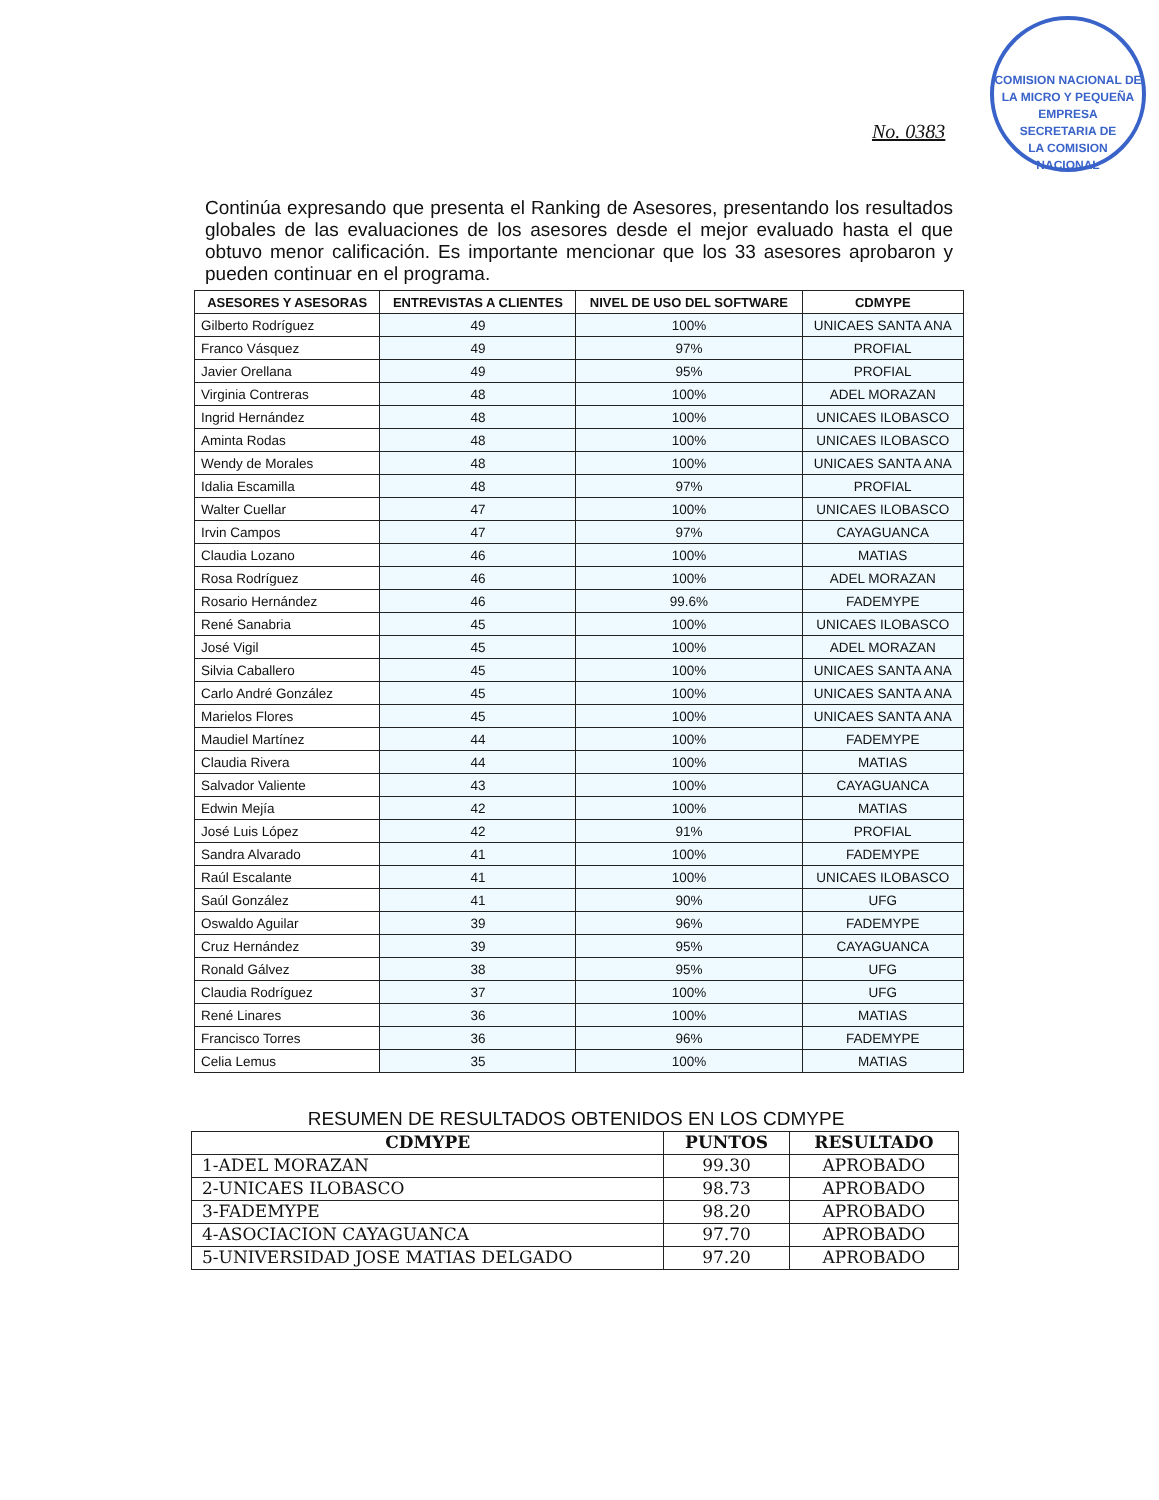COMISION NACIONAL DE LA MICRO Y PEQUEÑA EMPRESA
SECRETARIA DE
LA COMISION
NACIONAL
No. 0383
Continúa expresando que presenta el Ranking de Asesores, presentando los resultados globales de las evaluaciones de los asesores desde el mejor evaluado hasta el que obtuvo menor calificación. Es importante mencionar que los 33 asesores aprobaron y pueden continuar en el programa.
| ASESORES Y ASESORAS | ENTREVISTAS A CLIENTES | NIVEL DE USO DEL SOFTWARE | CDMYPE |
| --- | --- | --- | --- |
| Gilberto Rodríguez | 49 | 100% | UNICAES SANTA ANA |
| Franco Vásquez | 49 | 97% | PROFIAL |
| Javier Orellana | 49 | 95% | PROFIAL |
| Virginia Contreras | 48 | 100% | ADEL MORAZAN |
| Ingrid Hernández | 48 | 100% | UNICAES ILOBASCO |
| Aminta Rodas | 48 | 100% | UNICAES ILOBASCO |
| Wendy de Morales | 48 | 100% | UNICAES SANTA ANA |
| Idalia Escamilla | 48 | 97% | PROFIAL |
| Walter Cuellar | 47 | 100% | UNICAES ILOBASCO |
| Irvin Campos | 47 | 97% | CAYAGUANCA |
| Claudia Lozano | 46 | 100% | MATIAS |
| Rosa Rodríguez | 46 | 100% | ADEL MORAZAN |
| Rosario Hernández | 46 | 99.6% | FADEMYPE |
| René Sanabria | 45 | 100% | UNICAES ILOBASCO |
| José Vigil | 45 | 100% | ADEL MORAZAN |
| Silvia Caballero | 45 | 100% | UNICAES SANTA ANA |
| Carlo André González | 45 | 100% | UNICAES SANTA ANA |
| Marielos Flores | 45 | 100% | UNICAES SANTA ANA |
| Maudiel Martínez | 44 | 100% | FADEMYPE |
| Claudia Rivera | 44 | 100% | MATIAS |
| Salvador Valiente | 43 | 100% | CAYAGUANCA |
| Edwin Mejía | 42 | 100% | MATIAS |
| José Luis López | 42 | 91% | PROFIAL |
| Sandra Alvarado | 41 | 100% | FADEMYPE |
| Raúl Escalante | 41 | 100% | UNICAES ILOBASCO |
| Saúl González | 41 | 90% | UFG |
| Oswaldo Aguilar | 39 | 96% | FADEMYPE |
| Cruz Hernández | 39 | 95% | CAYAGUANCA |
| Ronald Gálvez | 38 | 95% | UFG |
| Claudia Rodríguez | 37 | 100% | UFG |
| René Linares | 36 | 100% | MATIAS |
| Francisco Torres | 36 | 96% | FADEMYPE |
| Celia Lemus | 35 | 100% | MATIAS |
RESUMEN DE RESULTADOS OBTENIDOS EN LOS CDMYPE
| CDMYPE | PUNTOS | RESULTADO |
| --- | --- | --- |
| 1-ADEL MORAZAN | 99.30 | APROBADO |
| 2-UNICAES ILOBASCO | 98.73 | APROBADO |
| 3-FADEMYPE | 98.20 | APROBADO |
| 4-ASOCIACION CAYAGUANCA | 97.70 | APROBADO |
| 5-UNIVERSIDAD JOSE MATIAS DELGADO | 97.20 | APROBADO |